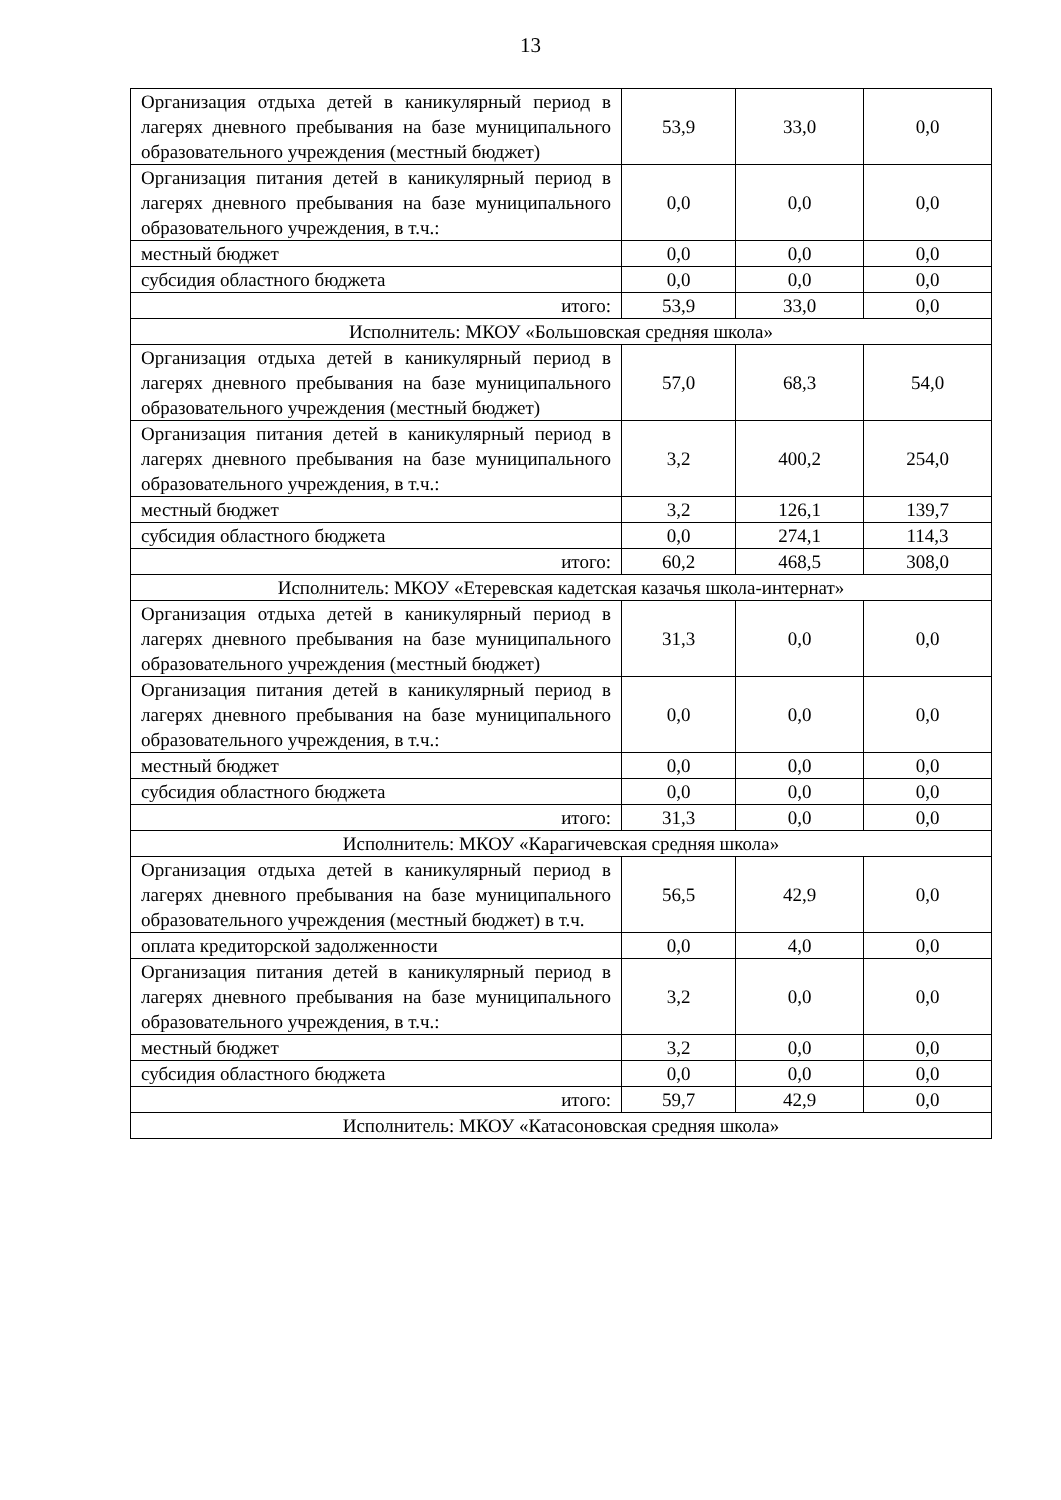13
| Организация отдыха детей в каникулярный период в лагерях дневного пребывания на базе муниципального образовательного учреждения (местный бюджет) | 53,9 | 33,0 | 0,0 |
| Организация питания детей в каникулярный период в лагерях дневного пребывания на базе муниципального образовательного учреждения, в т.ч.: | 0,0 | 0,0 | 0,0 |
| местный бюджет | 0,0 | 0,0 | 0,0 |
| субсидия областного бюджета | 0,0 | 0,0 | 0,0 |
| итого: | 53,9 | 33,0 | 0,0 |
| Исполнитель: МКОУ «Большовская средняя школа» | | | |
| Организация отдыха детей в каникулярный период в лагерях дневного пребывания на базе муниципального образовательного учреждения (местный бюджет) | 57,0 | 68,3 | 54,0 |
| Организация питания детей в каникулярный период в лагерях дневного пребывания на базе муниципального образовательного учреждения, в т.ч.: | 3,2 | 400,2 | 254,0 |
| местный бюджет | 3,2 | 126,1 | 139,7 |
| субсидия областного бюджета | 0,0 | 274,1 | 114,3 |
| итого: | 60,2 | 468,5 | 308,0 |
| Исполнитель: МКОУ «Етеревская кадетская казачья школа-интернат» | | | |
| Организация отдыха детей в каникулярный период в лагерях дневного пребывания на базе муниципального образовательного учреждения (местный бюджет) | 31,3 | 0,0 | 0,0 |
| Организация питания детей в каникулярный период в лагерях дневного пребывания на базе муниципального образовательного учреждения, в т.ч.: | 0,0 | 0,0 | 0,0 |
| местный бюджет | 0,0 | 0,0 | 0,0 |
| субсидия областного бюджета | 0,0 | 0,0 | 0,0 |
| итого: | 31,3 | 0,0 | 0,0 |
| Исполнитель: МКОУ «Карагичевская средняя школа» | | | |
| Организация отдыха детей в каникулярный период в лагерях дневного пребывания на базе муниципального образовательного учреждения (местный бюджет) в т.ч. | 56,5 | 42,9 | 0,0 |
| оплата кредиторской задолженности | 0,0 | 4,0 | 0,0 |
| Организация питания детей в каникулярный период в лагерях дневного пребывания на базе муниципального образовательного учреждения, в т.ч.: | 3,2 | 0,0 | 0,0 |
| местный бюджет | 3,2 | 0,0 | 0,0 |
| субсидия областного бюджета | 0,0 | 0,0 | 0,0 |
| итого: | 59,7 | 42,9 | 0,0 |
| Исполнитель: МКОУ «Катасоновская средняя школа» | | | |